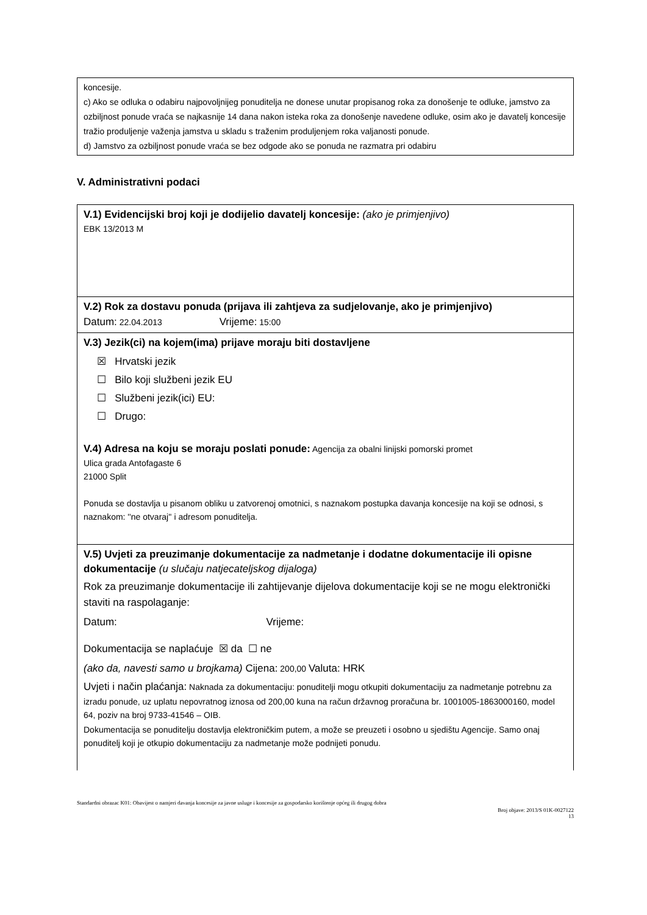koncesije.
c) Ako se odluka o odabiru najpovoljnijeg ponuditelja ne donese unutar propisanog roka za donošenje te odluke, jamstvo za ozbiljnost ponude vraća se najkasnije 14 dana nakon isteka roka za donošenje navedene odluke, osim ako je davatelj koncesije tražio produljenje važenja jamstva u skladu s traženim produljenjem roka valjanosti ponude.
d) Jamstvo za ozbiljnost ponude vraća se bez odgode ako se ponuda ne razmatra pri odabiru
V. Administrativni podaci
V.1) Evidencijski broj koji je dodijelio davatelj koncesije: (ako je primjenjivo)
EBK 13/2013 M
V.2) Rok za dostavu ponuda (prijava ili zahtjeva za sudjelovanje, ako je primjenjivo)
Datum: 22.04.2013 Vrijeme: 15:00
V.3) Jezik(ci) na kojem(ima) prijave moraju biti dostavljene
☒ Hrvatski jezik
☐ Bilo koji službeni jezik EU
☐ Službeni jezik(ici) EU:
☐ Drugo:
V.4) Adresa na koju se moraju poslati ponude: Agencija za obalni linijski pomorski promet
Ulica grada Antofagaste 6
21000 Split
Ponuda se dostavlja u pisanom obliku u zatvorenoj omotnici, s naznakom postupka davanja koncesije na koji se odnosi, s naznakom: ''ne otvaraj'' i adresom ponuditelja.
V.5) Uvjeti za preuzimanje dokumentacije za nadmetanje i dodatne dokumentacije ili opisne dokumentacije (u slučaju natjecateljskog dijaloga)
Rok za preuzimanje dokumentacije ili zahtijevanje dijelova dokumentacije koji se ne mogu elektronički staviti na raspolaganje:
Datum: Vrijeme:
Dokumentacija se naplaćuje ☒ da ☐ ne
(ako da, navesti samo u brojkama) Cijena: 200,00 Valuta: HRK
Uvjeti i način plaćanja: Naknada za dokumentaciju: ponuditelji mogu otkupiti dokumentaciju za nadmetanje potrebnu za izradu ponude, uz uplatu nepovratnog iznosa od 200,00 kuna na račun državnog proračuna br. 1001005-1863000160, model 64, poziv na broj 9733-41546 – OIB.
Dokumentacija se ponuditelju dostavlja elektroničkim putem, a može se preuzeti i osobno u sjedištu Agencije. Samo onaj ponuditelj koji je otkupio dokumentaciju za nadmetanje može podnijeti ponudu.
Standardni obrazac K01: Obavijest o namjeri davanja koncesije za javne usluge i koncesije za gospodarsko korištenje općeg ili drugog dobra
Broj objave: 2013/S 01K-0027122
13